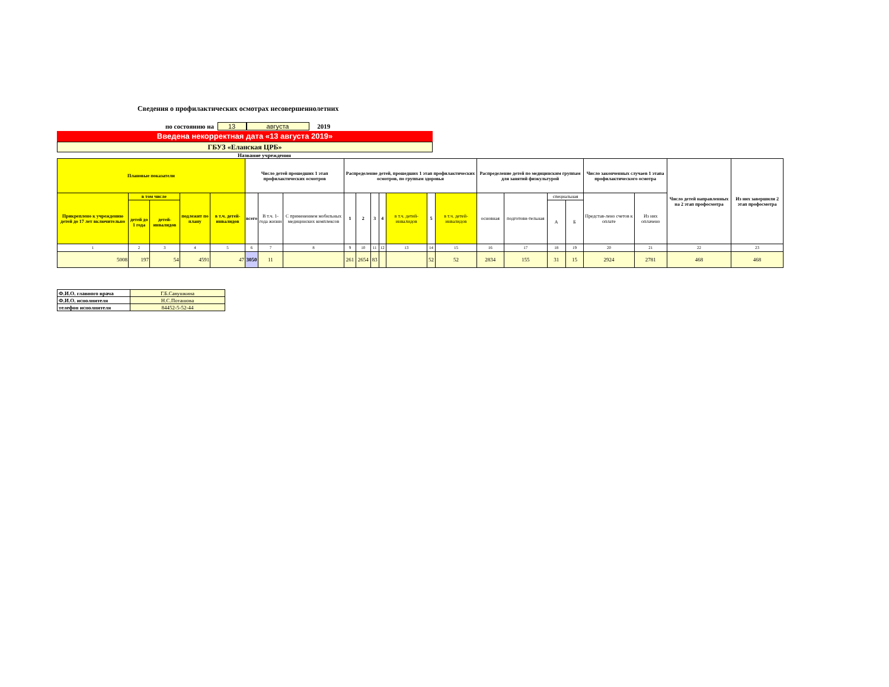Сведения о профилактических осмотрах несовершеннолетних
по состоянию на 13 августа 2019
Введена некорректная дата «13 августа 2019»
ГБУЗ «Еланская ЦРБ»
Название учреждения
| Плановые показатели | | | | | Число детей прошедших 1 этап профилактических осмотров | | | Распределение детей, прошедших 1 этап профилактических осмотров, по группам здоровья | | | | | | | Распределение детей по медицинским группам для занятий физкультурой | | | | Число законченных случаев 1 этапа профилактического осмотра | | Число детей направленных на 2 этап профосмотра | Из них завершили 2 этап профосмотра |
| --- | --- | --- | --- | --- | --- | --- | --- | --- | --- | --- | --- | --- | --- | --- | --- | --- | --- | --- | --- | --- | --- | --- |
| Прикреплено к учреждению детей до 17 лет включительно | в том числе | | подлежит по плану | в т.ч. детей-инвалидов | всего | В т.ч. 1-года жизни | С применением мобильных медицинских комплексов | 1 | 2 | 3 | 4 | в т.ч. детей-инвалидов | 5 | в т.ч. детей-инвалидов | основная | подготови-тельная | специальная | | Представ-лено счетов к оплате | Из них оплачено | | |
| | детей до 1 года | детей-инвалидов | | | | | | | | | | | | | | | А | Б | | | | |
| 1 | 2 | 3 | 4 | 5 | 6 | 7 | 8 | 9 | 10 | 11 | 12 | 13 | 14 | 15 | 16 | 17 | 18 | 19 | 20 | 21 | 22 | 23 |
| 5008 | 197 | 54 | 4591 | 47 | 3050 | 11 | | 261 | 2654 | 83 | | | 52 | 52 | 2834 | 155 | 31 | 15 | 2924 | 2781 | 468 | 468 |
| Ф.И.О. главного врача | Г.Б.Савушкина |
| Ф.И.О. исполнителя | Н.С.Поташова |
| телефон исполнителя | 84452-5-52-44 |